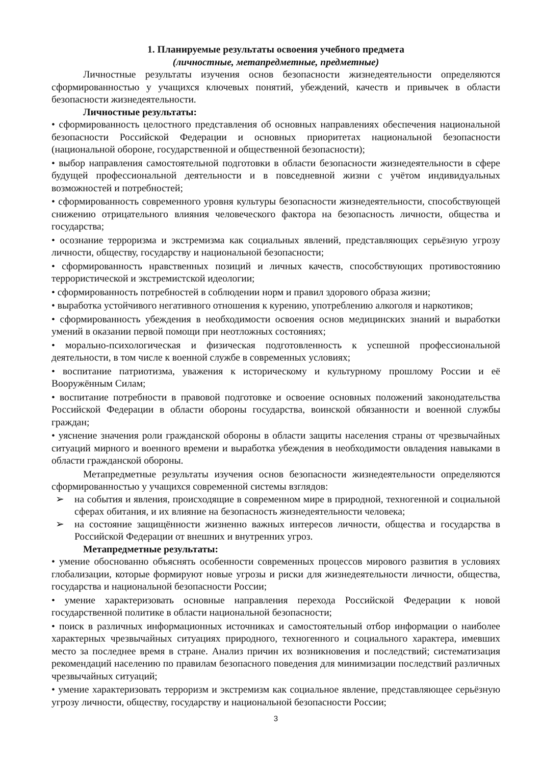1. Планируемые результаты освоения учебного предмета
(личностные, метапредметные, предметные)
Личностные результаты изучения основ безопасности жизнедеятельности определяются сформированностью у учащихся ключевых понятий, убеждений, качеств и привычек в области безопасности жизнедеятельности.
Личностные результаты:
• сформированность целостного представления об основных направлениях обеспечения национальной безопасности Российской Федерации и основных приоритетах национальной безопасности (национальной обороне, государственной и общественной безопасности);
• выбор направления самостоятельной подготовки в области безопасности жизнедеятельности в сфере будущей профессиональной деятельности и в повседневной жизни с учётом индивидуальных возможностей и потребностей;
• сформированность современного уровня культуры безопасности жизнедеятельности, способствующей снижению отрицательного влияния человеческого фактора на безопасность личности, общества и государства;
• осознание терроризма и экстремизма как социальных явлений, представляющих серьёзную угрозу личности, обществу, государству и национальной безопасности;
• сформированность нравственных позиций и личных качеств, способствующих противостоянию террористической и экстремистской идеологии;
• сформированность потребностей в соблюдении норм и правил здорового образа жизни;
• выработка устойчивого негативного отношения к курению, употреблению алкоголя и наркотиков;
• сформированность убеждения в необходимости освоения основ медицинских знаний и выработки умений в оказании первой помощи при неотложных состояниях;
• морально-психологическая и физическая подготовленность к успешной профессиональной деятельности, в том числе к военной службе в современных условиях;
• воспитание патриотизма, уважения к историческому и культурному прошлому России и её Вооружённым Силам;
• воспитание потребности в правовой подготовке и освоение основных положений законодательства Российской Федерации в области обороны государства, воинской обязанности и военной службы граждан;
• уяснение значения роли гражданской обороны в области защиты населения страны от чрезвычайных ситуаций мирного и военного времени и выработка убеждения в необходимости овладения навыками в области гражданской обороны.
Метапредметные результаты изучения основ безопасности жизнедеятельности определяются сформированностью у учащихся современной системы взглядов:
➢ на события и явления, происходящие в современном мире в природной, техногенной и социальной сферах обитания, и их влияние на безопасность жизнедеятельности человека;
➢ на состояние защищённости жизненно важных интересов личности, общества и государства в Российской Федерации от внешних и внутренних угроз.
Метапредметные результаты:
• умение обоснованно объяснять особенности современных процессов мирового развития в условиях глобализации, которые формируют новые угрозы и риски для жизнедеятельности личности, общества, государства и национальной безопасности России;
• умение характеризовать основные направления перехода Российской Федерации к новой государственной политике в области национальной безопасности;
• поиск в различных информационных источниках и самостоятельный отбор информации о наиболее характерных чрезвычайных ситуациях природного, техногенного и социального характера, имевших место за последнее время в стране. Анализ причин их возникновения и последствий; систематизация рекомендаций населению по правилам безопасного поведения для минимизации последствий различных чрезвычайных ситуаций;
• умение характеризовать терроризм и экстремизм как социальное явление, представляющее серьёзную угрозу личности, обществу, государству и национальной безопасности России;
3